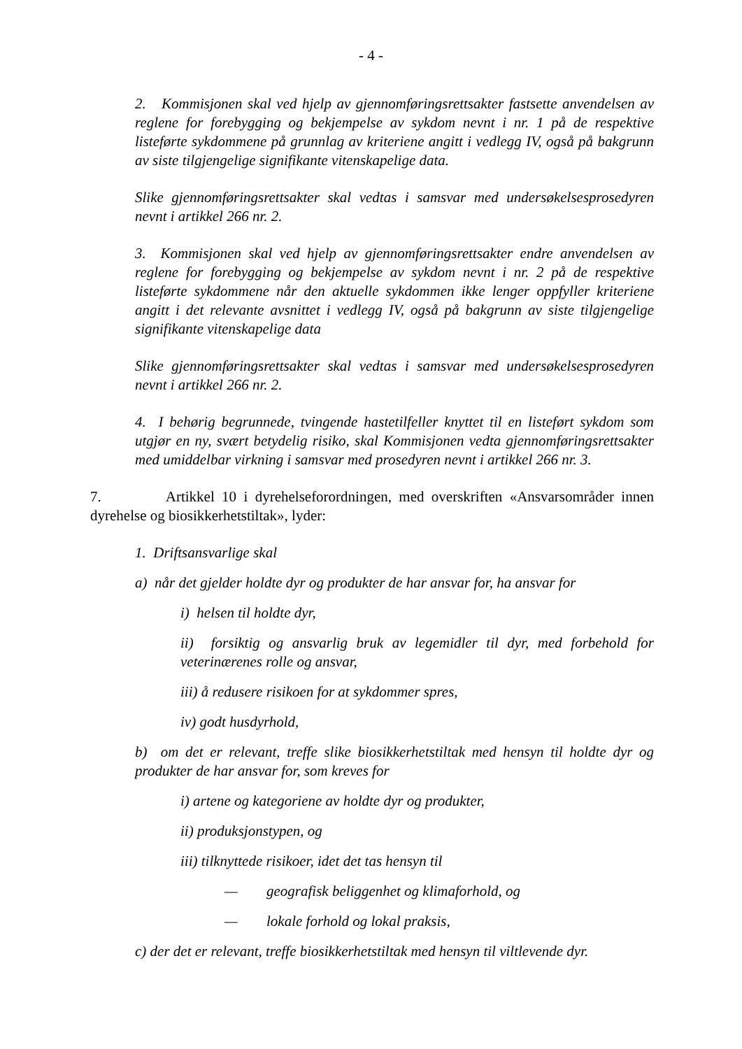- 4 -
2. Kommisjonen skal ved hjelp av gjennomføringsrettsakter fastsette anvendelsen av reglene for forebygging og bekjempelse av sykdom nevnt i nr. 1 på de respektive listeførte sykdommene på grunnlag av kriteriene angitt i vedlegg IV, også på bakgrunn av siste tilgjengelige signifikante vitenskapelige data.
Slike gjennomføringsrettsakter skal vedtas i samsvar med undersøkelsesprosedyren nevnt i artikkel 266 nr. 2.
3. Kommisjonen skal ved hjelp av gjennomføringsrettsakter endre anvendelsen av reglene for forebygging og bekjempelse av sykdom nevnt i nr. 2 på de respektive listeførte sykdommene når den aktuelle sykdommen ikke lenger oppfyller kriteriene angitt i det relevante avsnittet i vedlegg IV, også på bakgrunn av siste tilgjengelige signifikante vitenskapelige data
Slike gjennomføringsrettsakter skal vedtas i samsvar med undersøkelsesprosedyren nevnt i artikkel 266 nr. 2.
4. I behørig begrunnede, tvingende hastetilfeller knyttet til en listeført sykdom som utgjør en ny, svært betydelig risiko, skal Kommisjonen vedta gjennomføringsrettsakter med umiddelbar virkning i samsvar med prosedyren nevnt i artikkel 266 nr. 3.
7. Artikkel 10 i dyrehelseforordningen, med overskriften «Ansvarsområder innen dyrehelse og biosikkerhetstiltak», lyder:
1. Driftsansvarlige skal
a) når det gjelder holdte dyr og produkter de har ansvar for, ha ansvar for
i) helsen til holdte dyr,
ii) forsiktig og ansvarlig bruk av legemidler til dyr, med forbehold for veterinærenes rolle og ansvar,
iii) å redusere risikoen for at sykdommer spres,
iv) godt husdyrhold,
b) om det er relevant, treffe slike biosikkerhetstiltak med hensyn til holdte dyr og produkter de har ansvar for, som kreves for
i) artene og kategoriene av holdte dyr og produkter,
ii) produksjonstypen, og
iii) tilknyttede risikoer, idet det tas hensyn til
— geografisk beliggenhet og klimaforhold, og
— lokale forhold og lokal praksis,
c) der det er relevant, treffe biosikkerhetstiltak med hensyn til viltlevende dyr.